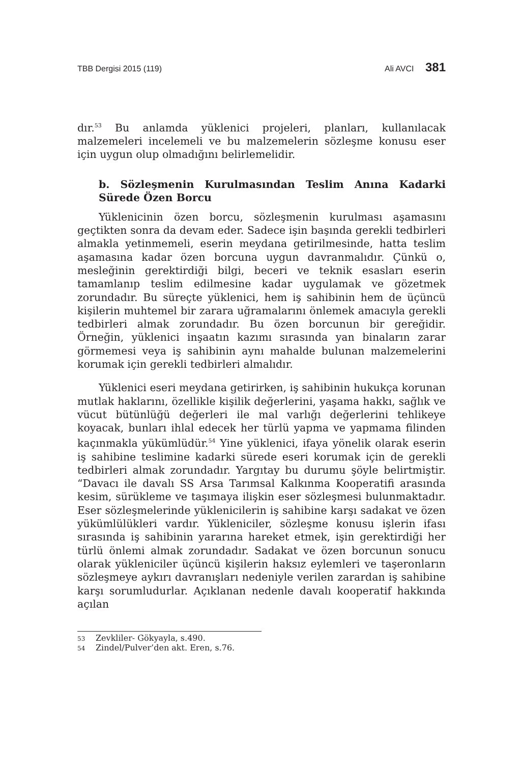TBB Dergisi 2015 (119) Ali AVCI 381
dır.<sup>53</sup> Bu anlamda yüklenici projeleri, planları, kullanılacak malzemeleri incelemeli ve bu malzemelerin sözleşme konusu eser için uygun olup olmadığını belirlemelidir.
b. Sözleşmenin Kurulmasından Teslim Anına Kadarki Sürede Özen Borcu
Yüklenicinin özen borcu, sözleşmenin kurulması aşamasını geçtikten sonra da devam eder. Sadece işin başında gerekli tedbirleri almakla yetinmemeli, eserin meydana getirilmesinde, hatta teslim aşamasına kadar özen borcuna uygun davranmalıdır. Çünkü o, mesleğinin gerektirdiği bilgi, beceri ve teknik esasları eserin tamamlanıp teslim edilmesine kadar uygulamak ve gözetmek zorundadır. Bu süreçte yüklenici, hem iş sahibinin hem de üçüncü kişilerin muhtemel bir zarara uğramalarını önlemek amacıyla gerekli tedbirleri almak zorundadır. Bu özen borcunun bir gereğidir. Örneğin, yüklenici inşaatın kazımı sırasında yan binaların zarar görmemesi veya iş sahibinin aynı mahalde bulunan malzemelerini korumak için gerekli tedbirleri almalıdır.
Yüklenici eseri meydana getirirken, iş sahibinin hukukça korunan mutlak haklarını, özellikle kişilik değerlerini, yaşama hakkı, sağlık ve vücut bütünlüğü değerleri ile mal varlığı değerlerini tehlikeye koyacak, bunları ihlal edecek her türlü yapma ve yapmama filinden kaçınmakla yükümlüdür.<sup>54</sup> Yine yüklenici, ifaya yönelik olarak eserin iş sahibine teslimine kadarki sürede eseri korumak için de gerekli tedbirleri almak zorundadır. Yargıtay bu durumu şöyle belirtmiştir. “Davacı ile davalı SS Arsa Tarımsal Kalkınma Kooperatifi arasında kesim, sürükleme ve taşımaya ilişkin eser sözleşmesi bulunmaktadır. Eser sözleşmelerinde yüklenicilerin iş sahibine karşı sadakat ve özen yükümlülükleri vardır. Yükleniciler, sözleşme konusu işlerin ifası sırasında iş sahibinin yararına hareket etmek, işin gerektirdiği her türlü önlemi almak zorundadır. Sadakat ve özen borcunun sonucu olarak yükleniciler üçüncü kişilerin haksız eylemleri ve taşeronların sözleşmeye aykırı davranışları nedeniyle verilen zarardan iş sahibine karşı sorumludurlar. Açıklanan nedenle davalı kooperatif hakkında açılan
53 Zevkliler- Gökyayla, s.490.
54 Zindel/Pulver’den akt. Eren, s.76.